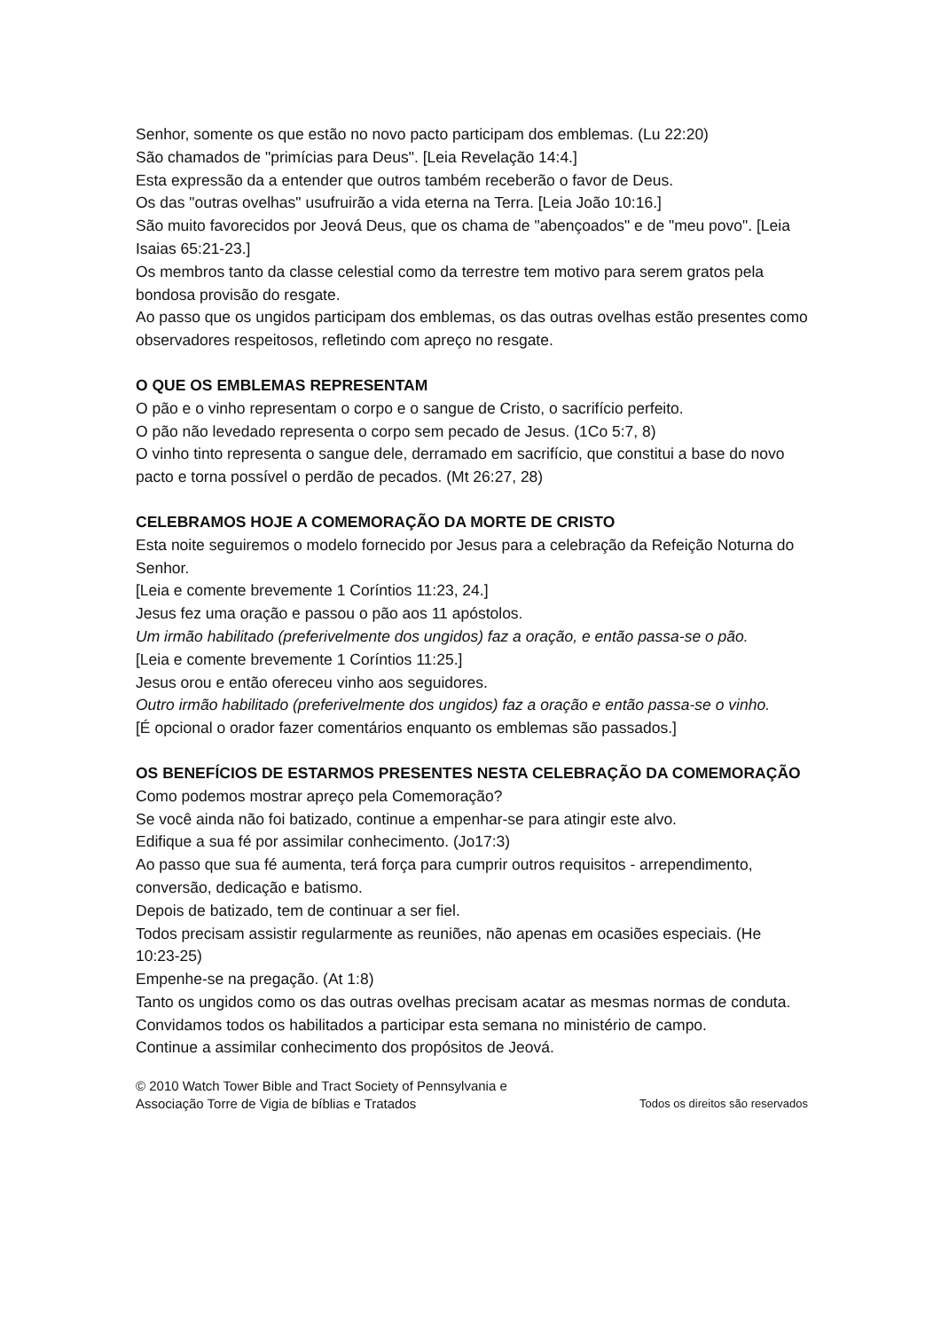Senhor, somente os que estão no novo pacto participam dos emblemas. (Lu 22:20)
São chamados de "primícias para Deus". [Leia Revelação 14:4.]
Esta expressão da a entender que outros também receberão o favor de Deus.
Os das "outras ovelhas" usufruirão a vida eterna na Terra. [Leia João 10:16.]
São muito favorecidos por Jeová Deus, que os chama de "abençoados" e de "meu povo". [Leia Isaias 65:21-23.]
Os membros tanto da classe celestial como da terrestre tem motivo para serem gratos pela bondosa provisão do resgate.
Ao passo que os ungidos participam dos emblemas, os das outras ovelhas estão presentes como observadores respeitosos, refletindo com apreço no resgate.
O QUE OS EMBLEMAS REPRESENTAM
O pão e o vinho representam o corpo e o sangue de Cristo, o sacrifício perfeito.
O pão não levedado representa o corpo sem pecado de Jesus. (1Co 5:7, 8)
O vinho tinto representa o sangue dele, derramado em sacrifício, que constitui a base do novo pacto e torna possível o perdão de pecados. (Mt 26:27, 28)
CELEBRAMOS HOJE A COMEMORAÇÃO DA MORTE DE CRISTO
Esta noite seguiremos o modelo fornecido por Jesus para a celebração da Refeição Noturna do Senhor.
[Leia e comente brevemente 1 Coríntios 11:23, 24.]
Jesus fez uma oração e passou o pão aos 11 apóstolos.
Um irmão habilitado (preferivelmente dos ungidos) faz a oração, e então passa-se o pão.
[Leia e comente brevemente 1 Coríntios 11:25.]
Jesus orou e então ofereceu vinho aos seguidores.
Outro irmão habilitado (preferivelmente dos ungidos) faz a oração e então passa-se o vinho.
[É opcional o orador fazer comentários enquanto os emblemas são passados.]
OS BENEFÍCIOS DE ESTARMOS PRESENTES NESTA CELEBRAÇÃO DA COMEMORAÇÃO
Como podemos mostrar apreço pela Comemoração?
Se você ainda não foi batizado, continue a empenhar-se para atingir este alvo.
Edifique a sua fé por assimilar conhecimento. (Jo17:3)
Ao passo que sua fé aumenta, terá força para cumprir outros requisitos - arrependimento, conversão, dedicação e batismo.
Depois de batizado, tem de continuar a ser fiel.
Todos precisam assistir regularmente as reuniões, não apenas em ocasiões especiais. (He 10:23-25)
Empenhe-se na pregação. (At 1:8)
Tanto os ungidos como os das outras ovelhas precisam acatar as mesmas normas de conduta.
Convidamos todos os habilitados a participar esta semana no ministério de campo.
Continue a assimilar conhecimento dos propósitos de Jeová.
© 2010 Watch Tower Bible and Tract Society of Pennsylvania e
Associação Torre de Vigia de bíblias e Tratados Todos os direitos são reservados